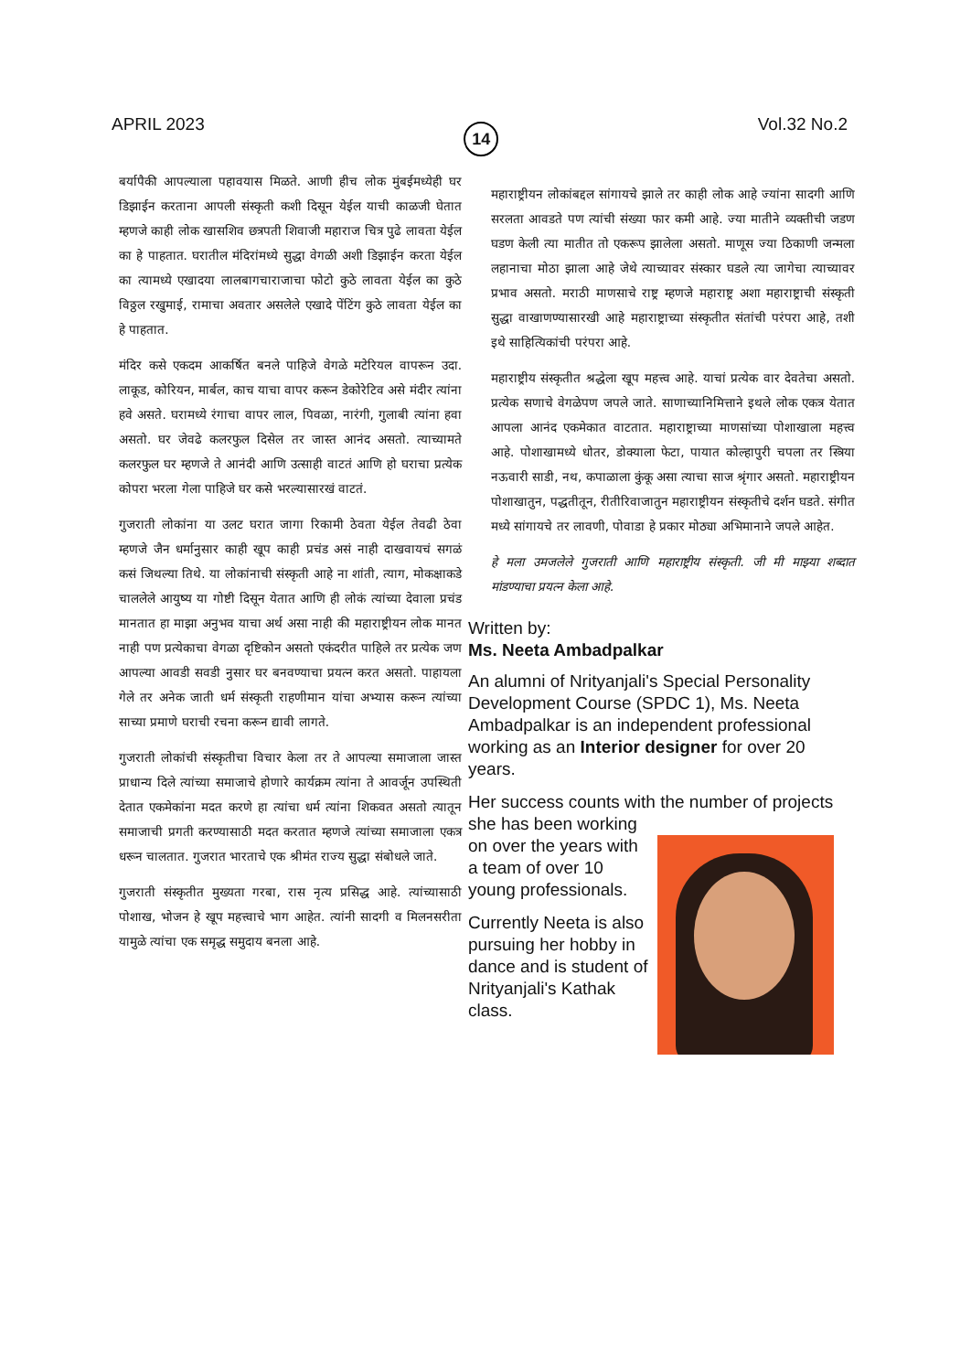APRIL 2023 14 Vol.32 No.2
बर्यापैकी आपल्याला पहावयास मिळते. आणी हीच लोक मुंबईमध्येही घर डिझाईन करताना आपली संस्कृती कशी दिसून येईल याची काळजी घेतात म्हणजे काही लोक खासशिव छत्रपती शिवाजी महाराज चित्र पुढे लावता येईल का हे पाहतात. घरातील मंदिरांमध्ये सुद्धा वेगळी अशी डिझाईन करता येईल का त्यामध्ये एखादया लालबागचाराजाचा फोटो कुठे लावता येईल का कुठे विठ्ठल रखुमाई, रामाचा अवतार असलेले एखादे पेंटिंग कुठे लावता येईल का हे पाहतात.
मंदिर कसे एकदम आकर्षित बनले पाहिजे वेगळे मटेरियल वापरून उदा. लाकूड, कोरियन, मार्बल, काच याचा वापर करून डेकोरेटिव असे मंदीर त्यांना हवे असते. घरामध्ये रंगाचा वापर लाल, पिवळा, नारंगी, गुलाबी त्यांना हवा असतो. घर जेवढे कलरफुल दिसेल तर जास्त आनंद असतो. त्याच्यामते कलरफुल घर म्हणजे ते आनंदी आणि उत्साही वाटतं आणि हो घराचा प्रत्येक कोपरा भरला गेला पाहिजे घर कसे भरल्यासारखं वाटतं.
गुजराती लोकांना या उलट घरात जागा रिकामी ठेवता येईल तेवढी ठेवा म्हणजे जैन धर्मानुसार काही खूप काही प्रचंड असं नाही दाखवायचं सगळं कसं जिथल्या तिथे. या लोकांनाची संस्कृती आहे ना शांती, त्याग, मोकक्षाकडे चाललेले आयुष्य या गोष्टी दिसून येतात आणि ही लोकं त्यांच्या देवाला प्रचंड मानतात हा माझा अनुभव याचा अर्थ असा नाही की महाराष्ट्रीयन लोक मानत नाही पण प्रत्येकाचा वेगळा दृष्टिकोन असतो एकंदरीत पाहिले तर प्रत्येक जण आपल्या आवडी सवडी नुसार घर बनवण्याचा प्रयत्न करत असतो. पाहायला गेले तर अनेक जाती धर्म संस्कृती राहणीमान यांचा अभ्यास करून त्यांच्या साच्या प्रमाणे घराची रचना करून द्यावी लागते.
गुजराती लोकांची संस्कृतीचा विचार केला तर ते आपल्या समाजाला जास्त प्राधान्य दिले त्यांच्या समाजाचे होणारे कार्यक्रम त्यांना ते आवर्जून उपस्थिती देतात एकमेकांना मदत करणे हा त्यांचा धर्म त्यांना शिकवत असतो त्यातून समाजाची प्रगती करण्यासाठी मदत करतात म्हणजे त्यांच्या समाजाला एकत्र धरून चालतात. गुजरात भारताचे एक श्रीमंत राज्य सुद्धा संबोधले जाते.
गुजराती संस्कृतीत मुख्यता गरबा, रास नृत्य प्रसिद्ध आहे. त्यांच्यासाठी पोशाख, भोजन हे खूप महत्त्वाचे भाग आहेत. त्यांनी सादगी व मिलनसरीता यामुळे त्यांचा एक समृद्ध समुदाय बनला आहे.
महाराष्ट्रीयन लोकांबद्दल सांगायचे झाले तर काही लोक आहे ज्यांना सादगी आणि सरलता आवडते पण त्यांची संख्या फार कमी आहे. ज्या मातीने व्यक्तीची जडण घडण केली त्या मातीत तो एकरूप झालेला असतो. माणूस ज्या ठिकाणी जन्मला लहानाचा मोठा झाला आहे जेथे त्याच्यावर संस्कार घडले त्या जागेचा त्याच्यावर प्रभाव असतो. मराठी माणसाचे राष्ट्र म्हणजे महाराष्ट्र अशा महाराष्ट्राची संस्कृती सुद्धा वाखाणण्यासारखी आहे महाराष्ट्राच्या संस्कृतीत संतांची परंपरा आहे, तशी इथे साहित्यिकांची परंपरा आहे.
महाराष्ट्रीय संस्कृतीत श्रद्धेला खूप महत्त्व आहे. याचां प्रत्येक वार देवतेचा असतो. प्रत्येक सणाचे वेगळेपण जपले जाते. साणाच्यानिमित्ताने इथले लोक एकत्र येतात आपला आनंद एकमेकात वाटतात. महाराष्ट्राच्या माणसांच्या पोशाखाला महत्त्व आहे. पोशाखामध्ये धोतर, डोक्याला फेटा, पायात कोल्हापुरी चपला तर स्त्रिया नऊवारी साडी, नथ, कपाळाला कुंकू असा त्याचा साज श्रृंगार असतो. महाराष्ट्रीयन पोशाखातुन, पद्धतीतून, रीतीरिवाजातुन महाराष्ट्रीयन संस्कृतीचे दर्शन घडते. संगीत मध्ये सांगायचे तर लावणी, पोवाडा हे प्रकार मोठ्या अभिमानाने जपले आहेत.
हे मला उमजलेले गुजराती आणि महाराष्ट्रीय संस्कृती. जी मी माझ्या शब्दात मांडण्याचा प्रयत्न केला आहे.
Written by:
Ms. Neeta Ambadpalkar
An alumni of Nrityanjali's Special Personality Development Course (SPDC 1), Ms. Neeta Ambadpalkar is an independent professional working as an Interior designer for over 20 years.
Her success counts with the number of projects she has been working
on over the years with a team of over 10 young professionals.
Currently Neeta is also pursuing her hobby in dance and is student of Nrityanjali's Kathak class.